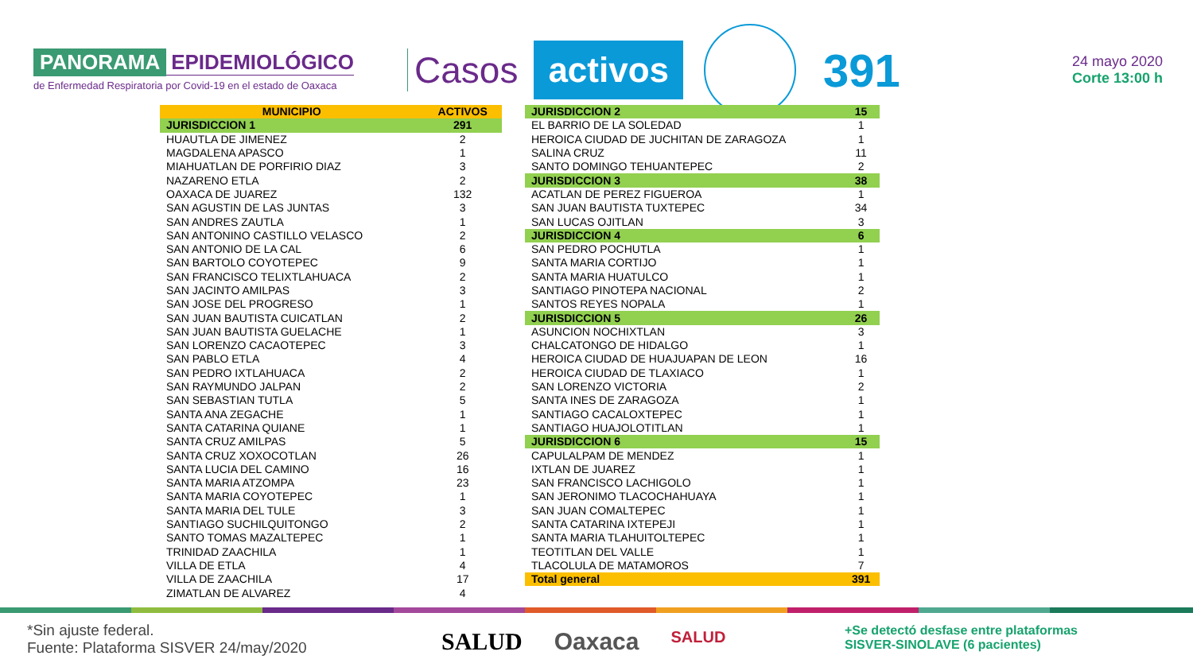PANORAMA EPIDEMIOLÓGICO
de Enfermedad Respiratoria por Covid-19 en el estado de Oaxaca
Casos
activos
391
24 mayo 2020
Corte 13:00 h
| MUNICIPIO | ACTIVOS |
| --- | --- |
| JURISDICCION 1 | 291 |
| HUAUTLA DE JIMENEZ | 2 |
| MAGDALENA APASCO | 1 |
| MIAHUATLAN DE PORFIRIO DIAZ | 3 |
| NAZARENO ETLA | 2 |
| OAXACA DE JUAREZ | 132 |
| SAN AGUSTIN DE LAS JUNTAS | 3 |
| SAN ANDRES ZAUTLA | 1 |
| SAN ANTONINO CASTILLO VELASCO | 2 |
| SAN ANTONIO DE LA CAL | 6 |
| SAN BARTOLO COYOTEPEC | 9 |
| SAN FRANCISCO TELIXTLAHUACA | 2 |
| SAN JACINTO AMILPAS | 3 |
| SAN JOSE DEL PROGRESO | 1 |
| SAN JUAN BAUTISTA CUICATLAN | 2 |
| SAN JUAN BAUTISTA GUELACHE | 1 |
| SAN LORENZO CACAOTEPEC | 3 |
| SAN PABLO ETLA | 4 |
| SAN PEDRO IXTLAHUACA | 2 |
| SAN RAYMUNDO JALPAN | 2 |
| SAN SEBASTIAN TUTLA | 5 |
| SANTA ANA ZEGACHE | 1 |
| SANTA CATARINA QUIANE | 1 |
| SANTA CRUZ AMILPAS | 5 |
| SANTA CRUZ XOXOCOTLAN | 26 |
| SANTA LUCIA DEL CAMINO | 16 |
| SANTA MARIA ATZOMPA | 23 |
| SANTA MARIA COYOTEPEC | 1 |
| SANTA MARIA DEL TULE | 3 |
| SANTIAGO SUCHILQUITONGO | 2 |
| SANTO TOMAS MAZALTEPEC | 1 |
| TRINIDAD ZAACHILA | 1 |
| VILLA DE ETLA | 4 |
| VILLA DE ZAACHILA | 17 |
| ZIMATLAN DE ALVAREZ | 4 |
| JURISDICCION 2 | 15 |
| EL BARRIO DE LA SOLEDAD | 1 |
| HEROICA CIUDAD DE JUCHITAN DE ZARAGOZA | 1 |
| SALINA CRUZ | 11 |
| SANTO DOMINGO TEHUANTEPEC | 2 |
| JURISDICCION 3 | 38 |
| ACATLAN DE PEREZ FIGUEROA | 1 |
| SAN JUAN BAUTISTA TUXTEPEC | 34 |
| SAN LUCAS OJITLAN | 3 |
| JURISDICCION 4 | 6 |
| SAN PEDRO POCHUTLA | 1 |
| SANTA MARIA CORTIJO | 1 |
| SANTA MARIA HUATULCO | 1 |
| SANTIAGO PINOTEPA NACIONAL | 2 |
| SANTOS REYES NOPALA | 1 |
| JURISDICCION 5 | 26 |
| ASUNCION NOCHIXTLAN | 3 |
| CHALCATONGO DE HIDALGO | 1 |
| HEROICA CIUDAD DE HUAJUAPAN DE LEON | 16 |
| HEROICA CIUDAD DE TLAXIACO | 1 |
| SAN LORENZO VICTORIA | 2 |
| SANTA INES DE ZARAGOZA | 1 |
| SANTIAGO CACALOXTEPEC | 1 |
| SANTIAGO HUAJOLOTITLAN | 1 |
| JURISDICCION 6 | 15 |
| CAPULALPAM DE MENDEZ | 1 |
| IXTLAN DE JUAREZ | 1 |
| SAN FRANCISCO LACHIGOLO | 1 |
| SAN JERONIMO TLACOCHAHUAYA | 1 |
| SAN JUAN COMALTEPEC | 1 |
| SANTA CATARINA IXTEPEJI | 1 |
| SANTA MARIA TLAHUITOLTEPEC | 1 |
| TEOTITLAN DEL VALLE | 1 |
| TLACOLULA DE MATAMOROS | 7 |
| Total general | 391 |
*Sin ajuste federal.
Fuente: Plataforma SISVER 24/may/2020
SALUD Oaxaca SALUD
+Se detectó desfase entre plataformas
SISVER-SINOLAVE (6 pacientes)